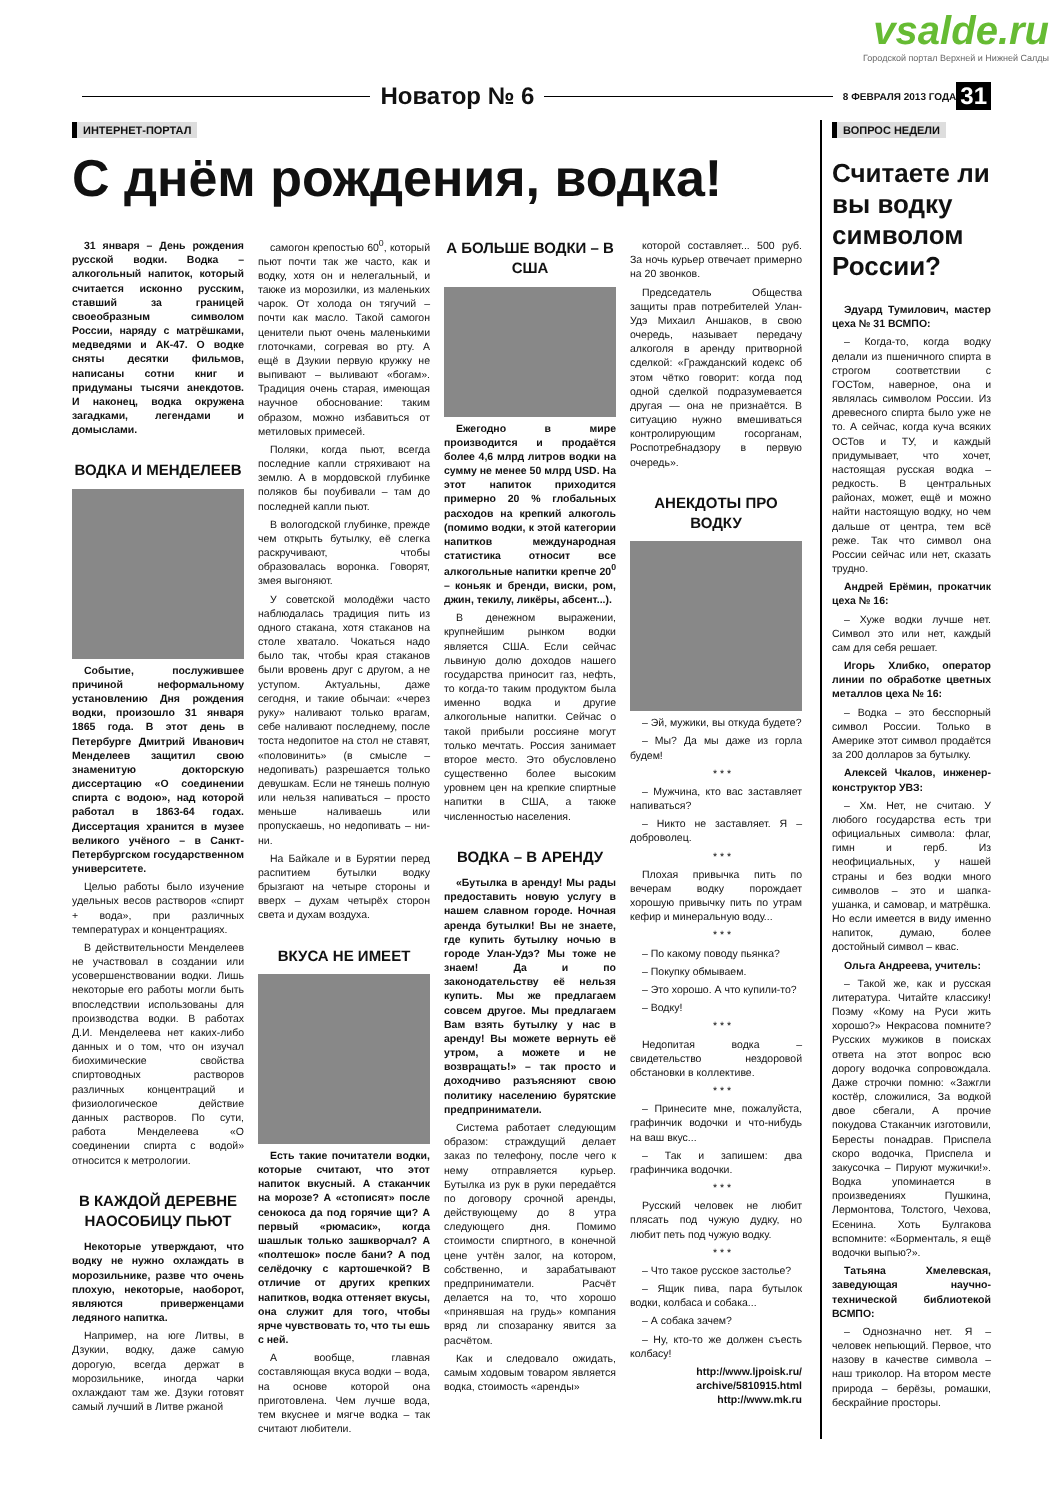vsalde.ru
Городской портал Верхней и Нижней Салды
Новатор № 6
8 ФЕВРАЛЯ 2013 ГОДА 31
ИНТЕРНЕТ-ПОРТАЛ
С днём рождения, водка!
31 января – День рождения русской водки. Водка – алкогольный напиток, который считается исконно русским, ставший за границей своеобразным символом России, наряду с матрёшками, медведями и АК-47. О водке сняты десятки фильмов, написаны сотни книг и придуманы тысячи анекдотов. И наконец, водка окружена загадками, легендами и домыслами.
ВОДКА И МЕНДЕЛЕЕВ
Событие, послужившее причиной неформальному установлению Дня рождения водки, произошло 31 января 1865 года. В этот день в Петербурге Дмитрий Иванович Менделеев защитил свою знаменитую докторскую диссертацию «О соединении спирта с водою», над которой работал в 1863-64 годах. Диссертация хранится в музее великого учёного – в Санкт-Петербургском государственном университете.
Целью работы было изучение удельных весов растворов «спирт + вода», при различных температурах и концентрациях.
В действительности Менделеев не участвовал в создании или усовершенствовании водки. Лишь некоторые его работы могли быть впоследствии использованы для производства водки. В работах Д.И. Менделеева нет каких-либо данных и о том, что он изучал биохимические свойства спиртоводных растворов различных концентраций и физиологическое действие данных растворов. По сути, работа Менделеева «О соединении спирта с водой» относится к метрологии.
В КАЖДОЙ ДЕРЕВНЕ НАОСОБИЦУ ПЬЮТ
Некоторые утверждают, что водку не нужно охлаждать в морозильнике, разве что очень плохую, некоторые, наоборот, являются приверженцами ледяного напитка.
Например, на юге Литвы, в Дзукии, водку, даже самую дорогую, всегда держат в морозильнике, иногда чарки охлаждают там же. Дзуки готовят самый лучший в Литве ржаной
самогон крепостью 60<sup>0</sup>, который пьют почти так же часто, как и водку, хотя он и нелегальный, и также из морозилки, из маленьких чарок. От холода он тягучий – почти как масло. Такой самогон ценители пьют очень маленькими глоточками, согревая во рту. А ещё в Дзукии первую кружку не выпивают – выливают «богам». Традиция очень старая, имеющая научное обоснование: таким образом, можно избавиться от метиловых примесей.
Поляки, когда пьют, всегда последние капли стряхивают на землю. А в мордовской глубинке поляков бы поубивали – там до последней капли пьют.
В вологодской глубинке, прежде чем открыть бутылку, её слегка раскручивают, чтобы образовалась воронка. Говорят, змея выгоняют.
У советской молодёжи часто наблюдалась традиция пить из одного стакана, хотя стаканов на столе хватало. Чокаться надо было так, чтобы края стаканов были вровень друг с другом, а не уступом. Актуальны, даже сегодня, и такие обычаи: «через руку» наливают только врагам, себе наливают последнему, после тоста недопитое на стол не ставят, «половинить» (в смысле – недопивать) разрешается только девушкам. Если не тянешь полную или нельзя напиваться – просто меньше наливаешь или пропускаешь, но недопивать – ни-ни.
На Байкале и в Бурятии перед распитием бутылки водку брызгают на четыре стороны и вверх – духам четырёх сторон света и духам воздуха.
ВКУСА НЕ ИМЕЕТ
Есть такие почитатели водки, которые считают, что этот напиток вкусный. А стаканчик на морозе? А «стописят» после сенокоса да под горячие щи? А первый «рюмасик», когда шашлык только зашкворчал? А «полтешок» после бани? А под селёдочку с картошечкой? В отличие от других крепких напитков, водка оттеняет вкусы, она служит для того, чтобы ярче чувствовать то, что ты ешь с ней.
А вообще, главная составляющая вкуса водки – вода, на основе которой она приготовлена. Чем лучше вода, тем вкуснее и мягче водка – так считают любители.
А БОЛЬШЕ ВОДКИ – В США
Ежегодно в мире производится и продаётся более 4,6 млрд литров водки на сумму не менее 50 млрд USD. На этот напиток приходится примерно 20 % глобальных расходов на крепкий алкоголь (помимо водки, к этой категории напитков международная статистика относит все алкогольные напитки крепче 20<sup>0</sup> – коньяк и бренди, виски, ром, джин, текилу, ликёры, абсент...).
В денежном выражении, крупнейшим рынком водки является США. Если сейчас львиную долю доходов нашего государства приносит газ, нефть, то когда-то таким продуктом была именно водка и другие алкогольные напитки. Сейчас о такой прибыли россияне могут только мечтать. Россия занимает второе место. Это обусловлено существенно более высоким уровнем цен на крепкие спиртные напитки в США, а также численностью населения.
ВОДКА – В АРЕНДУ
«Бутылка в аренду! Мы рады предоставить новую услугу в нашем славном городе. Ночная аренда бутылки! Вы не знаете, где купить бутылку ночью в городе Улан-Удэ? Мы тоже не знаем! Да и по законодательству её нельзя купить. Мы же предлагаем совсем другое. Мы предлагаем Вам взять бутылку у нас в аренду! Вы можете вернуть её утром, а можете и не возвращать!» – так просто и доходчиво разъясняют свою политику населению бурятские предприниматели.
Система работает следующим образом: страждущий делает заказ по телефону, после чего к нему отправляется курьер. Бутылка из рук в руки передаётся по договору срочной аренды, действующему до 8 утра следующего дня. Помимо стоимости спиртного, в конечной цене учтён залог, на котором, собственно, и зарабатывают предприниматели. Расчёт делается на то, что хорошо «принявшая на грудь» компания вряд ли спозаранку явится за расчётом.
Как и следовало ожидать, самым ходовым товаром является водка, стоимость «аренды»
которой составляет... 500 руб. За ночь курьер отвечает примерно на 20 звонков.
Председатель Общества защиты прав потребителей Улан-Удэ Михаил Аншаков, в свою очередь, называет передачу алкоголя в аренду притворной сделкой: «Гражданский кодекс об этом чётко говорит: когда под одной сделкой подразумевается другая — она не признаётся. В ситуацию нужно вмешиваться контролирующим госорганам, Роспотребнадзору в первую очередь».
АНЕКДОТЫ ПРО ВОДКУ
– Эй, мужики, вы откуда будете?
– Мы? Да мы даже из горла будем!
* * *
– Мужчина, кто вас заставляет напиваться?
– Никто не заставляет. Я – доброволец.
* * *
Плохая привычка пить по вечерам водку порождает хорошую привычку пить по утрам кефир и минеральную воду...
* * *
– По какому поводу пьянка?
– Покупку обмываем.
– Это хорошо. А что купили-то?
– Водку!
* * *
Недопитая водка – свидетельство нездоровой обстановки в коллективе.
* * *
– Принесите мне, пожалуйста, графинчик водочки и что-нибудь на ваш вкус...
– Так и запишем: два графинчика водочки.
* * *
Русский человек не любит плясать под чужую дудку, но любит петь под чужую водку.
* * *
– Что такое русское застолье?
– Ящик пива, пара бутылок водки, колбаса и собака...
– А собака зачем?
– Ну, кто-то же должен съесть колбасу!
http://www.ljpoisk.ru/ archive/5810915.html http://www.mk.ru
ВОПРОС НЕДЕЛИ
Считаете ли вы водку символом России?
Эдуард Тумилович, мастер цеха № 31 ВСМПО:
– Когда-то, когда водку делали из пшеничного спирта в строгом соответствии с ГОСТом, наверное, она и являлась символом России. Из древесного спирта было уже не то. А сейчас, когда куча всяких ОСТов и ТУ, и каждый придумывает, что хочет, настоящая русская водка – редкость. В центральных районах, может, ещё и можно найти настоящую водку, но чем дальше от центра, тем всё реже. Так что символ она России сейчас или нет, сказать трудно.
Андрей Ерёмин, прокатчик цеха № 16:
– Хуже водки лучше нет. Символ это или нет, каждый сам для себя решает.
Игорь Хлибко, оператор линии по обработке цветных металлов цеха № 16:
– Водка – это бесспорный символ России. Только в Америке этот символ продаётся за 200 долларов за бутылку.
Алексей Чкалов, инженер-конструктор УВЗ:
– Хм. Нет, не считаю. У любого государства есть три официальных символа: флаг, гимн и герб. Из неофициальных, у нашей страны и без водки много символов – это и шапка-ушанка, и самовар, и матрёшка. Но если имеется в виду именно напиток, думаю, более достойный символ – квас.
Ольга Андреева, учитель:
– Такой же, как и русская литература. Читайте классику! Поэму «Кому на Руси жить хорошо?» Некрасова помните? Русских мужиков в поисках ответа на этот вопрос всю дорогу водочка сопровождала. Даже строчки помню: «Зажгли костёр, сложилися, За водкой двое сбегали, А прочие покудова Стаканчик изготовили, Бересты понадрав. Приспела скоро водочка, Приспела и закусочка – Пируют мужички!». Водка упоминается в произведениях Пушкина, Лермонтова, Толстого, Чехова, Есенина. Хоть Булгакова вспомните: «Борменталь, я ещё водочки выпью?».
Татьяна Хмелевская, заведующая научно-технической библиотекой ВСМПО:
– Однозначно нет. Я – человек непьющий. Первое, что назову в качестве символа – наш триколор. На втором месте природа – берёзы, ромашки, бескрайние просторы.